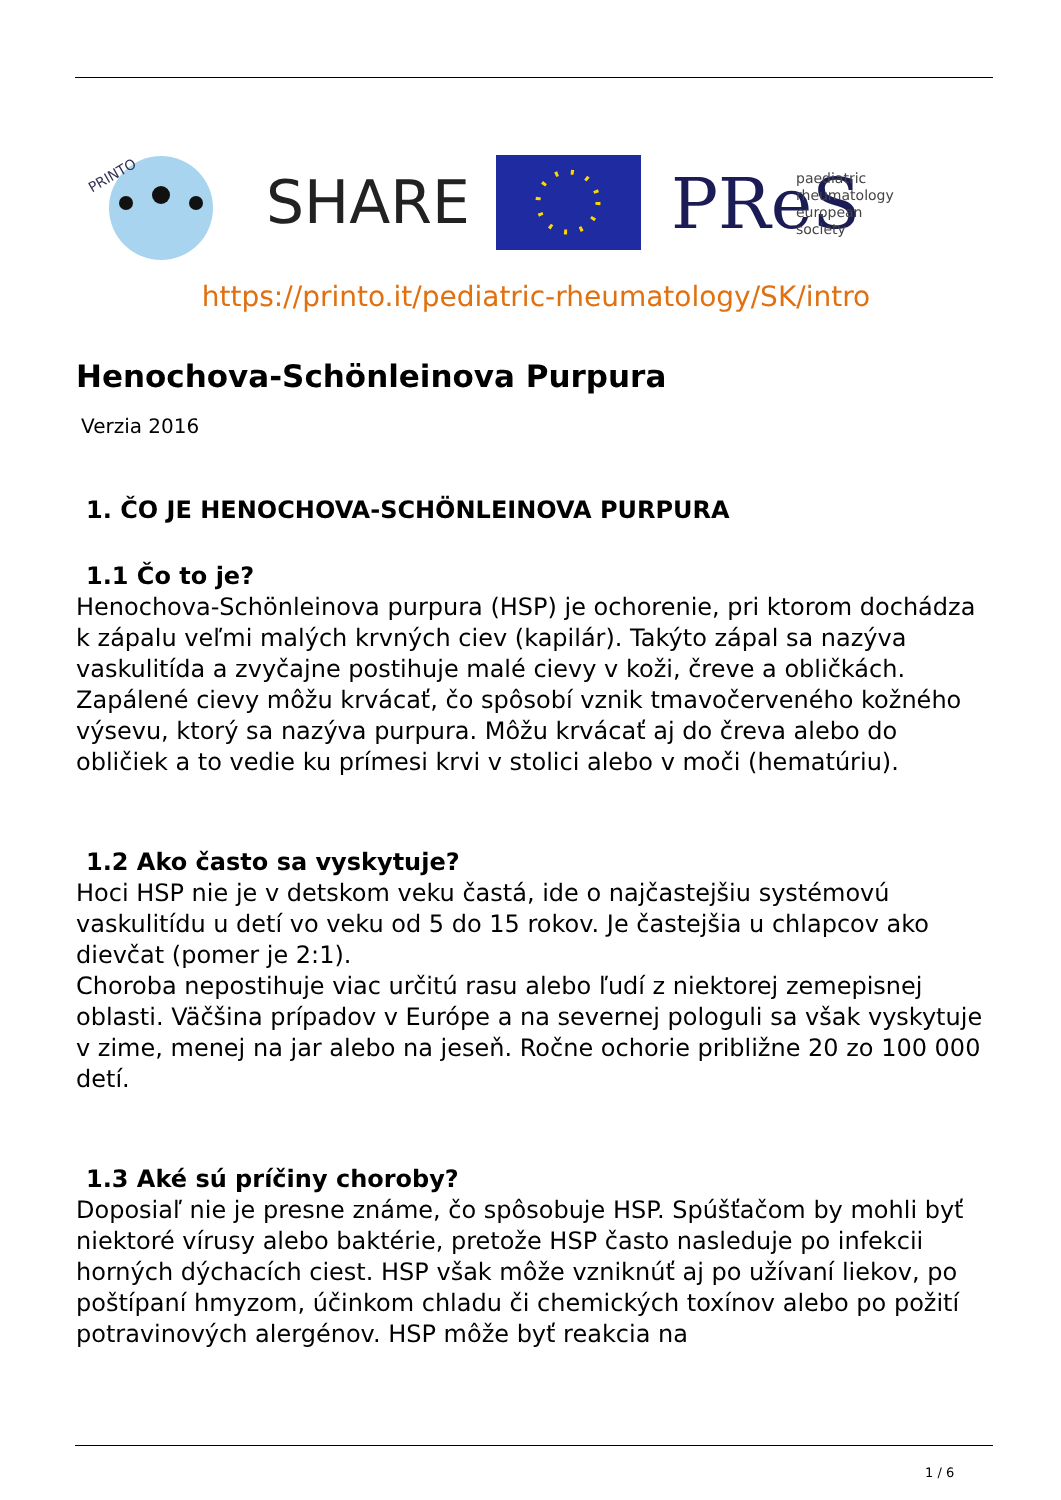PRINTO
SHARE
PReS
paediatric
rheumatology
european
society
https://printo.it/pediatric-rheumatology/SK/intro
Henochova-Schönleinova Purpura
Verzia 2016
1. ČO JE HENOCHOVA-SCHÖNLEINOVA PURPURA
1.1 Čo to je?
Henochova-Schönleinova purpura (HSP) je ochorenie, pri ktorom dochádza k zápalu veľmi malých krvných ciev (kapilár). Takýto zápal sa nazýva vaskulitída a zvyčajne postihuje malé cievy v koži, čreve a obličkách. Zapálené cievy môžu krvácať, čo spôsobí vznik tmavočerveného kožného výsevu, ktorý sa nazýva purpura. Môžu krvácať aj do čreva alebo do obličiek a to vedie ku prímesi krvi v stolici alebo v moči (hematúriu).
1.2 Ako často sa vyskytuje?
Hoci HSP nie je v detskom veku častá, ide o najčastejšiu systémovú vaskulitídu u detí vo veku od 5 do 15 rokov. Je častejšia u chlapcov ako dievčat (pomer je 2:1).
Choroba nepostihuje viac určitú rasu alebo ľudí z niektorej zemepisnej oblasti. Väčšina prípadov v Európe a na severnej pologuli sa však vyskytuje v zime, menej na jar alebo na jeseň. Ročne ochorie približne 20 zo 100 000 detí.
1.3 Aké sú príčiny choroby?
Doposiaľ nie je presne známe, čo spôsobuje HSP. Spúšťačom by mohli byť niektoré vírusy alebo baktérie, pretože HSP často nasleduje po infekcii horných dýchacích ciest. HSP však môže vzniknúť aj po užívaní liekov, po poštípaní hmyzom, účinkom chladu či chemických toxínov alebo po požití potravinových alergénov. HSP môže byť reakcia na
1 / 6